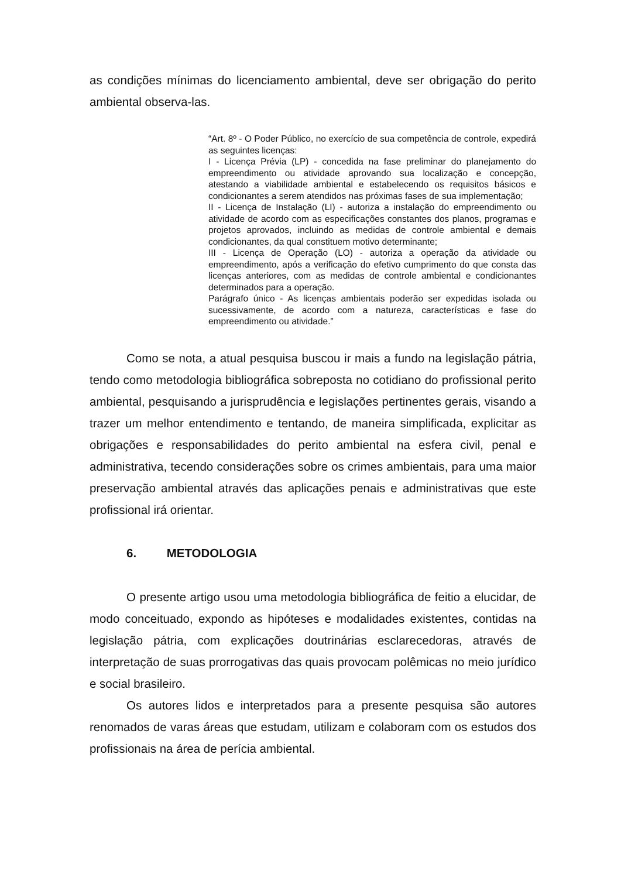as condições mínimas do licenciamento ambiental, deve ser obrigação do perito ambiental observa-las.
“Art. 8º - O Poder Público, no exercício de sua competência de controle, expedirá as seguintes licenças:
I - Licença Prévia (LP) - concedida na fase preliminar do planejamento do empreendimento ou atividade aprovando sua localização e concepção, atestando a viabilidade ambiental e estabelecendo os requisitos básicos e condicionantes a serem atendidos nas próximas fases de sua implementação;
II - Licença de Instalação (LI) - autoriza a instalação do empreendimento ou atividade de acordo com as especificações constantes dos planos, programas e projetos aprovados, incluindo as medidas de controle ambiental e demais condicionantes, da qual constituem motivo determinante;
III - Licença de Operação (LO) - autoriza a operação da atividade ou empreendimento, após a verificação do efetivo cumprimento do que consta das licenças anteriores, com as medidas de controle ambiental e condicionantes determinados para a operação.
Parágrafo único - As licenças ambientais poderão ser expedidas isolada ou sucessivamente, de acordo com a natureza, características e fase do empreendimento ou atividade.”
Como se nota, a atual pesquisa buscou ir mais a fundo na legislação pátria, tendo como metodologia bibliográfica sobreposta no cotidiano do profissional perito ambiental, pesquisando a jurisprudência e legislações pertinentes gerais, visando a trazer um melhor entendimento e tentando, de maneira simplificada, explicitar as obrigações e responsabilidades do perito ambiental na esfera civil, penal e administrativa, tecendo considerações sobre os crimes ambientais, para uma maior preservação ambiental através das aplicações penais e administrativas que este profissional irá orientar.
6. METODOLOGIA
O presente artigo usou uma metodologia bibliográfica de feitio a elucidar, de modo conceituado, expondo as hipóteses e modalidades existentes, contidas na legislação pátria, com explicações doutrinárias esclarecedoras, através de interpretação de suas prorrogativas das quais provocam polêmicas no meio jurídico e social brasileiro.
Os autores lidos e interpretados para a presente pesquisa são autores renomados de varas áreas que estudam, utilizam e colaboram com os estudos dos profissionais na área de perícia ambiental.